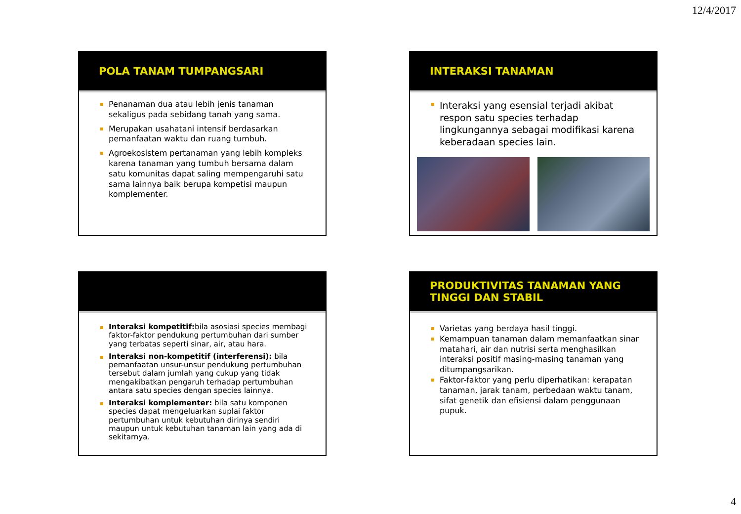12/4/2017
POLA TANAM TUMPANGSARI
Penanaman dua atau lebih jenis tanaman sekaligus pada sebidang tanah yang sama.
Merupakan usahatani intensif berdasarkan pemanfaatan waktu dan ruang tumbuh.
Agroekosistem pertanaman yang lebih kompleks karena tanaman yang tumbuh bersama dalam satu komunitas dapat saling mempengaruhi satu sama lainnya baik berupa kompetisi maupun komplementer.
INTERAKSI TANAMAN
Interaksi yang esensial terjadi akibat respon satu species terhadap lingkungannya sebagai modifikasi karena keberadaan species lain.
Interaksi kompetitif: bila asosiasi species membagi faktor-faktor pendukung pertumbuhan dari sumber yang terbatas seperti sinar, air, atau hara.
Interaksi non-kompetitif (interferensi): bila pemanfaatan unsur-unsur pendukung pertumbuhan tersebut dalam jumlah yang cukup yang tidak mengakibatkan pengaruh terhadap pertumbuhan antara satu species dengan species lainnya.
Interaksi komplementer: bila satu komponen species dapat mengeluarkan suplai faktor pertumbuhan untuk kebutuhan dirinya sendiri maupun untuk kebutuhan tanaman lain yang ada di sekitarnya.
PRODUKTIVITAS TANAMAN YANG TINGGI DAN STABIL
Varietas yang berdaya hasil tinggi.
Kemampuan tanaman dalam memanfaatkan sinar matahari, air dan nutrisi serta menghasilkan interaksi positif masing-masing tanaman yang ditumpangsarikan.
Faktor-faktor yang perlu diperhatikan: kerapatan tanaman, jarak tanam, perbedaan waktu tanam, sifat genetik dan efisiensi dalam penggunaan pupuk.
4